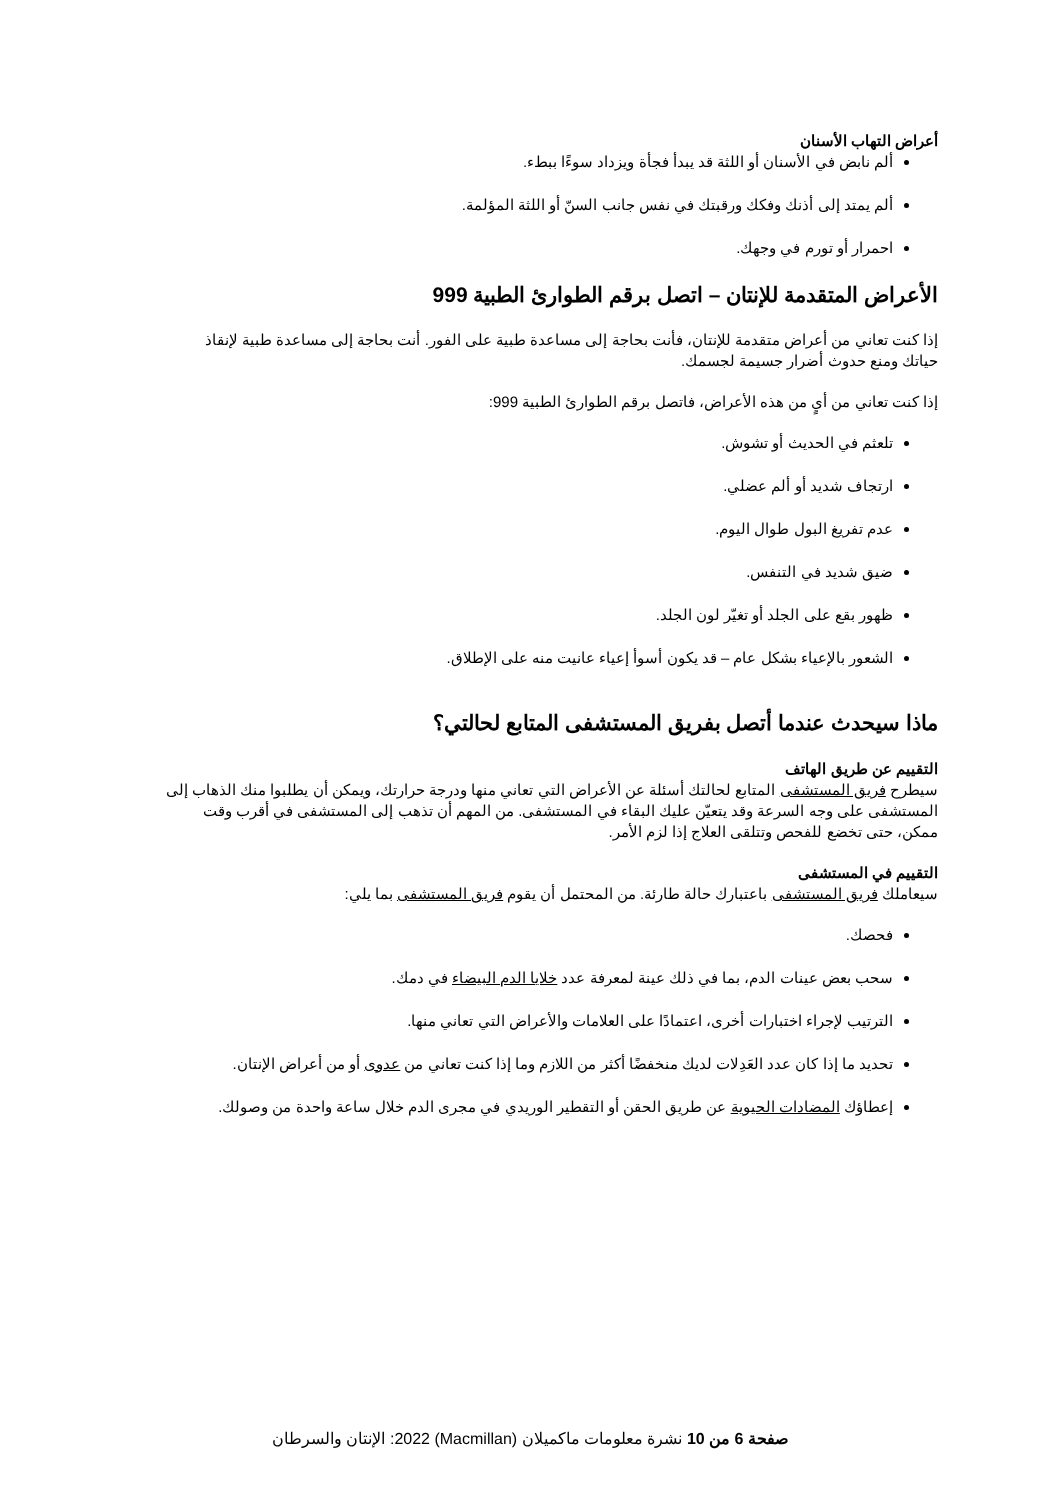أعراض التهاب الأسنان
ألم نابض في الأسنان أو اللثة قد يبدأ فجأة ويزداد سوءًا ببطء.
ألم يمتد إلى أذنك وفكك ورقبتك في نفس جانب السنّ أو اللثة المؤلمة.
احمرار أو تورم في وجهك.
الأعراض المتقدمة للإنتان – اتصل برقم الطوارئ الطبية 999
إذا كنت تعاني من أعراض متقدمة للإنتان، فأنت بحاجة إلى مساعدة طبية على الفور. أنت بحاجة إلى مساعدة طبية لإنقاذ حياتك ومنع حدوث أضرار جسيمة لجسمك.
إذا كنت تعاني من أيٍ من هذه الأعراض، فاتصل برقم الطوارئ الطبية 999:
تلعثم في الحديث أو تشوش.
ارتجاف شديد أو ألم عضلي.
عدم تفريغ البول طوال اليوم.
ضيق شديد في التنفس.
ظهور بقع على الجلد أو تغيّر لون الجلد.
الشعور بالإعياء بشكل عام – قد يكون أسوأ إعياء عانيت منه على الإطلاق.
ماذا سيحدث عندما أتصل بفريق المستشفى المتابع لحالتي؟
التقييم عن طريق الهاتف
سيطرح فريق المستشفى المتابع لحالتك أسئلة عن الأعراض التي تعاني منها ودرجة حرارتك، ويمكن أن يطلبوا منك الذهاب إلى المستشفى على وجه السرعة وقد يتعيّن عليك البقاء في المستشفى. من المهم أن تذهب إلى المستشفى في أقرب وقت ممكن، حتى تخضع للفحص وتتلقى العلاج إذا لزم الأمر.
التقييم في المستشفى
سيعاملك فريق المستشفى باعتبارك حالة طارئة. من المحتمل أن يقوم فريق المستشفى بما يلي:
فحصك.
سحب بعض عينات الدم، بما في ذلك عينة لمعرفة عدد خلايا الدم البيضاء في دمك.
الترتيب لإجراء اختبارات أخرى، اعتمادًا على العلامات والأعراض التي تعاني منها.
تحديد ما إذا كان عدد العَدِلات لديك منخفضًا أكثر من اللازم وما إذا كنت تعاني من عدوى أو من أعراض الإنتان.
إعطاؤك المضادات الحيوية عن طريق الحقن أو التقطير الوريدي في مجرى الدم خلال ساعة واحدة من وصولك.
صفحة 6 من 10 نشرة معلومات ماكميلان (Macmillan) 2022: الإنتان والسرطان